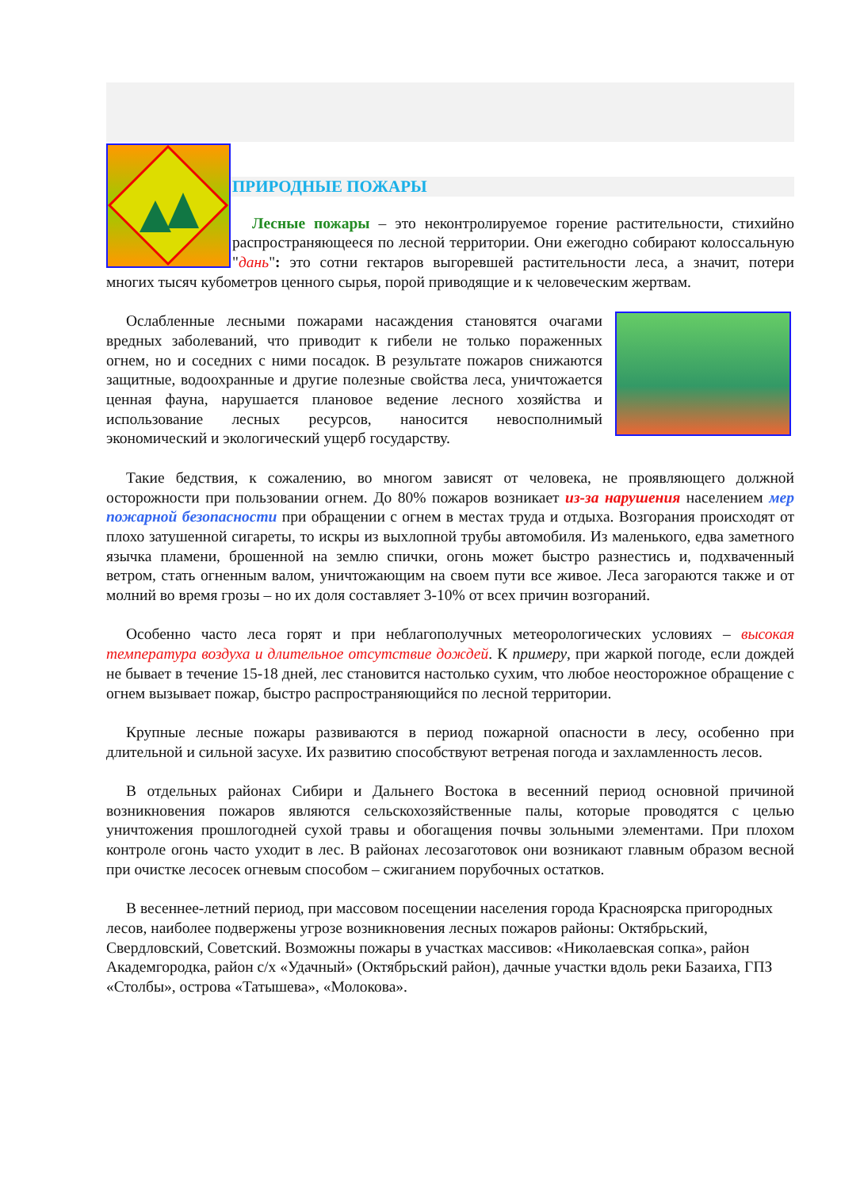ПРИРОДНЫЕ ПОЖАРЫ
Лесные пожары – это неконтролируемое горение растительности, стихийно распространяющееся по лесной территории. Они ежегодно собирают колоссальную "дань": это сотни гектаров выгоревшей растительности леса, а значит, потери многих тысяч кубометров ценного сырья, порой приводящие и к человеческим жертвам.
Ослабленные лесными пожарами насаждения становятся очагами вредных заболеваний, что приводит к гибели не только пораженных огнем, но и соседних с ними посадок. В результате пожаров снижаются защитные, водоохранные и другие полезные свойства леса, уничтожается ценная фауна, нарушается плановое ведение лесного хозяйства и использование лесных ресурсов, наносится невосполнимый экономический и экологический ущерб государству.
Такие бедствия, к сожалению, во многом зависят от человека, не проявляющего должной осторожности при пользовании огнем. До 80% пожаров возникает из-за нарушения населением мер пожарной безопасности при обращении с огнем в местах труда и отдыха. Возгорания происходят от плохо затушенной сигареты, то искры из выхлопной трубы автомобиля. Из маленького, едва заметного язычка пламени, брошенной на землю спички, огонь может быстро разнестись и, подхваченный ветром, стать огненным валом, уничтожающим на своем пути все живое. Леса загораются также и от молний во время грозы – но их доля составляет 3-10% от всех причин возгораний.
Особенно часто леса горят и при неблагополучных метеорологических условиях – высокая температура воздуха и длительное отсутствие дождей. К примеру, при жаркой погоде, если дождей не бывает в течение 15-18 дней, лес становится настолько сухим, что любое неосторожное обращение с огнем вызывает пожар, быстро распространяющийся по лесной территории.
Крупные лесные пожары развиваются в период пожарной опасности в лесу, особенно при длительной и сильной засухе. Их развитию способствуют ветреная погода и захламленность лесов.
В отдельных районах Сибири и Дальнего Востока в весенний период основной причиной возникновения пожаров являются сельскохозяйственные палы, которые проводятся с целью уничтожения прошлогодней сухой травы и обогащения почвы зольными элементами. При плохом контроле огонь часто уходит в лес. В районах лесозаготовок они возникают главным образом весной при очистке лесосек огневым способом – сжиганием порубочных остатков.
В весеннее-летний период, при массовом посещении населения города Красноярска пригородных лесов, наиболее подвержены угрозе возникновения лесных пожаров районы: Октябрьский, Свердловский, Советский. Возможны пожары в участках массивов: «Николаевская сопка», район Академгородка, район с/х «Удачный» (Октябрьский район), дачные участки вдоль реки Базаиха, ГПЗ «Столбы», острова «Татышева», «Молокова».